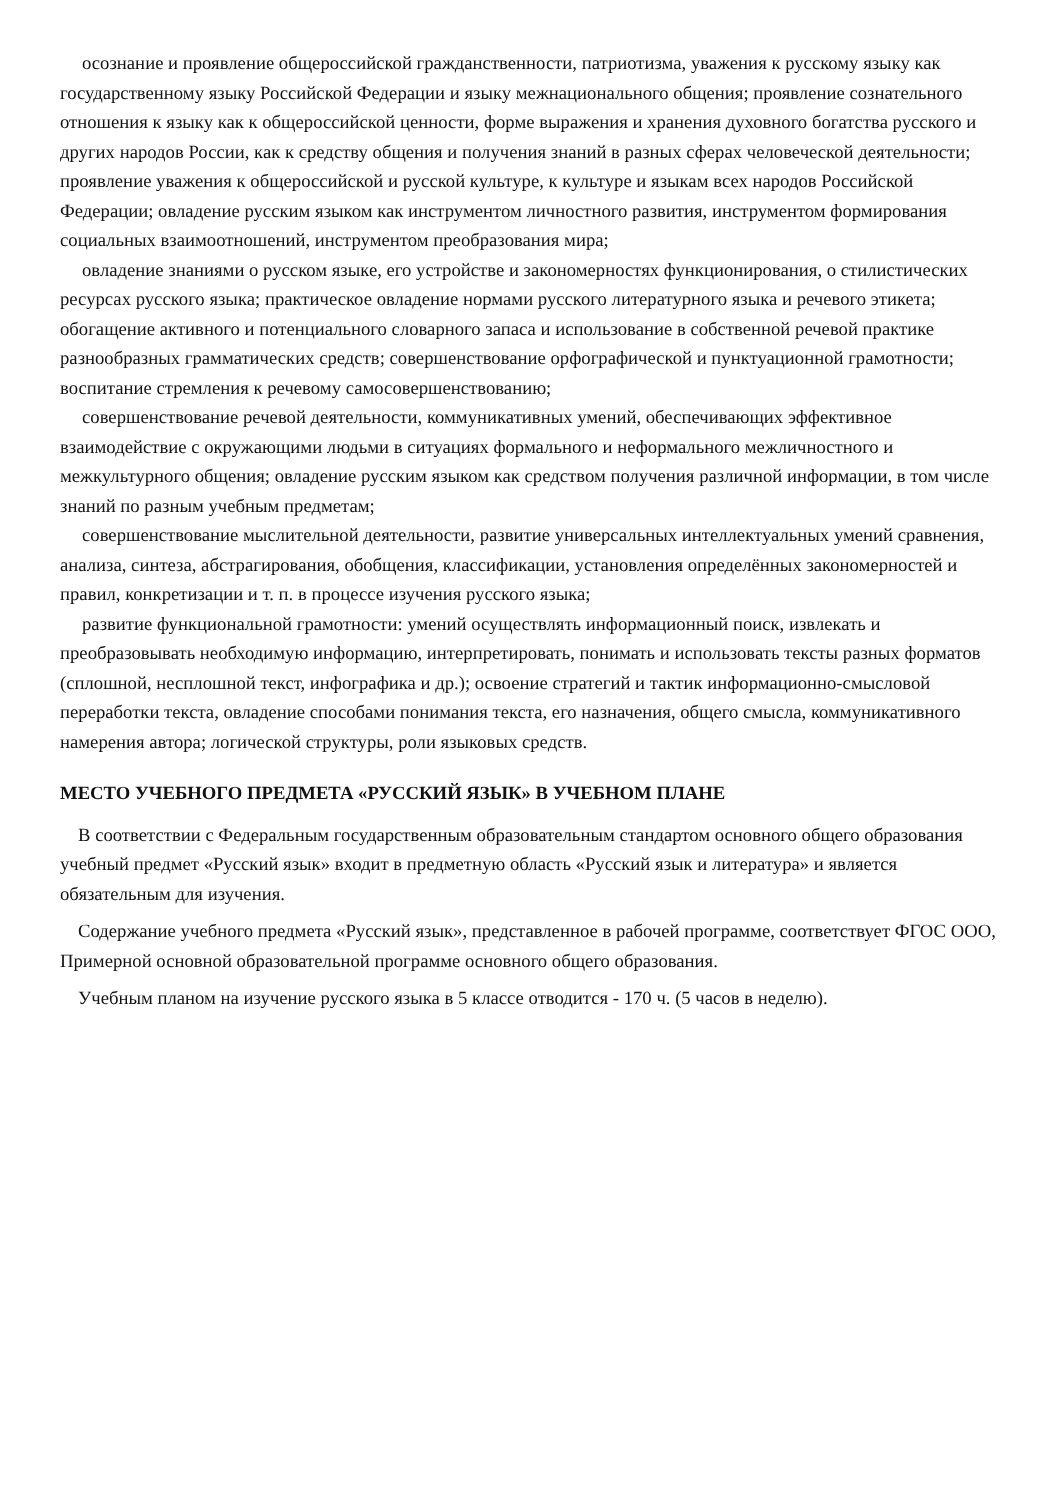осознание и проявление общероссийской гражданственности, патриотизма, уважения к русскому языку как государственному языку Российской Федерации и языку межнационального общения; проявление сознательного отношения к языку как к общероссийской ценности, форме выражения и хранения духовного богатства русского и других народов России, как к средству общения и получения знаний в разных сферах человеческой деятельности; проявление уважения к общероссийской и русской культуре, к культуре и языкам всех народов Российской Федерации; овладение русским языком как инструментом личностного развития, инструментом формирования социальных взаимоотношений, инструментом преобразования мира;
овладение знаниями о русском языке, его устройстве и закономерностях функционирования, о стилистических ресурсах русского языка; практическое овладение нормами русского литературного языка и речевого этикета; обогащение активного и потенциального словарного запаса и использование в собственной речевой практике разнообразных грамматических средств; совершенствование орфографической и пунктуационной грамотности; воспитание стремления к речевому самосовершенствованию;
совершенствование речевой деятельности, коммуникативных умений, обеспечивающих эффективное взаимодействие с окружающими людьми в ситуациях формального и неформального межличностного и межкультурного общения; овладение русским языком как средством получения различной информации, в том числе знаний по разным учебным предметам;
совершенствование мыслительной деятельности, развитие универсальных интеллектуальных умений сравнения, анализа, синтеза, абстрагирования, обобщения, классификации, установления определённых закономерностей и правил, конкретизации и т. п. в процессе изучения русского языка;
развитие функциональной грамотности: умений осуществлять информационный поиск, извлекать и преобразовывать необходимую информацию, интерпретировать, понимать и использовать тексты разных форматов (сплошной, несплошной текст, инфографика и др.); освоение стратегий и тактик информационно-смысловой переработки текста, овладение способами понимания текста, его назначения, общего смысла, коммуникативного намерения автора; логической структуры, роли языковых средств.
МЕСТО УЧЕБНОГО ПРЕДМЕТА «РУССКИЙ ЯЗЫК» В УЧЕБНОМ ПЛАНЕ
В соответствии с Федеральным государственным образовательным стандартом основного общего образования учебный предмет «Русский язык» входит в предметную область «Русский язык и литература» и является обязательным для изучения.
Содержание учебного предмета «Русский язык», представленное в рабочей программе, соответствует ФГОС ООО, Примерной основной образовательной программе основного общего образования.
Учебным планом на изучение русского языка в 5 классе отводится - 170 ч. (5 часов в неделю).